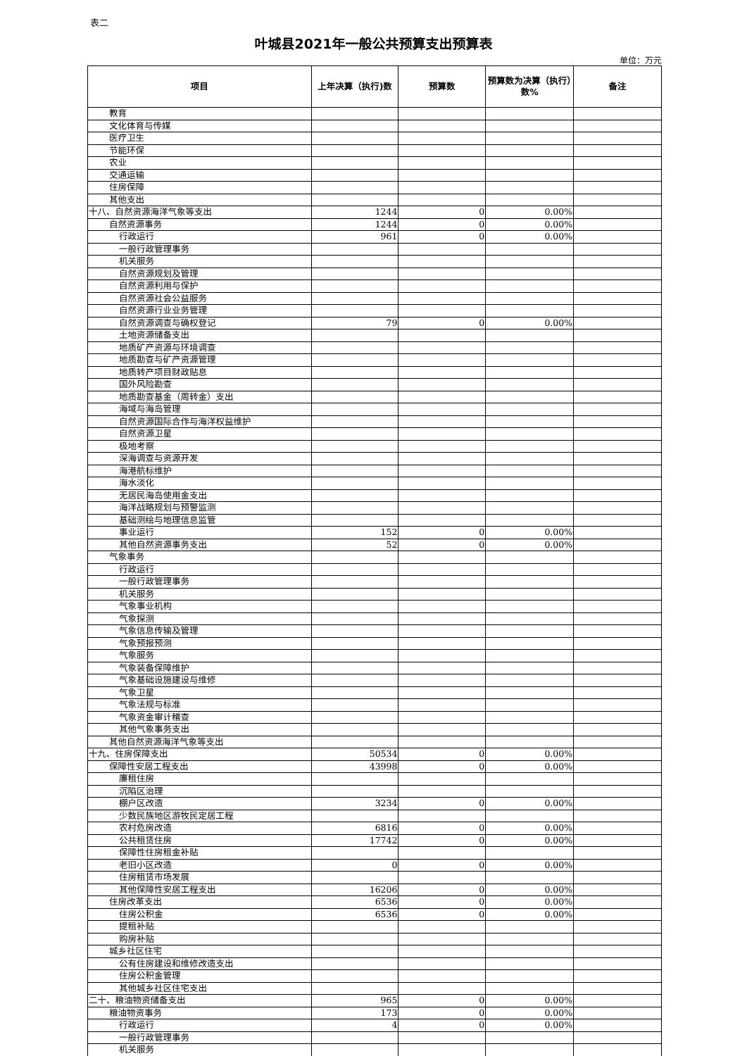表二
叶城县2021年一般公共预算支出预算表
单位：万元
| 项目 | 上年决算（执行)数 | 预算数 | 预算数为决算（执行）数% | 备注 |
| --- | --- | --- | --- | --- |
| 教育 | | | | |
| 文化体育与传媒 | | | | |
| 医疗卫生 | | | | |
| 节能环保 | | | | |
| 农业 | | | | |
| 交通运输 | | | | |
| 住房保障 | | | | |
| 其他支出 | | | | |
| 十八、自然资源海洋气象等支出 | 1244 | 0 | 0.00% | |
| 自然资源事务 | 1244 | 0 | 0.00% | |
| 行政运行 | 961 | 0 | 0.00% | |
| 一般行政管理事务 | | | | |
| 机关服务 | | | | |
| 自然资源规划及管理 | | | | |
| 自然资源利用与保护 | | | | |
| 自然资源社会公益服务 | | | | |
| 自然资源行业业务管理 | | | | |
| 自然资源调查与确权登记 | 79 | 0 | 0.00% | |
| 土地资源储备支出 | | | | |
| 地质矿产资源与环境调查 | | | | |
| 地质勘查与矿产资源管理 | | | | |
| 地质转产项目财政贴息 | | | | |
| 国外风险勘查 | | | | |
| 地质勘查基金（周转金）支出 | | | | |
| 海域与海岛管理 | | | | |
| 自然资源国际合作与海洋权益维护 | | | | |
| 自然资源卫星 | | | | |
| 极地考察 | | | | |
| 深海调查与资源开发 | | | | |
| 海港航标维护 | | | | |
| 海水淡化 | | | | |
| 无居民海岛使用金支出 | | | | |
| 海洋战略规划与预警监测 | | | | |
| 基础测绘与地理信息监管 | | | | |
| 事业运行 | 152 | 0 | 0.00% | |
| 其他自然资源事务支出 | 52 | 0 | 0.00% | |
| 气象事务 | | | | |
| 行政运行 | | | | |
| 一般行政管理事务 | | | | |
| 机关服务 | | | | |
| 气象事业机构 | | | | |
| 气象探测 | | | | |
| 气象信息传输及管理 | | | | |
| 气象预报预测 | | | | |
| 气象服务 | | | | |
| 气象装备保障维护 | | | | |
| 气象基础设施建设与维修 | | | | |
| 气象卫星 | | | | |
| 气象法规与标准 | | | | |
| 气象资金审计稽查 | | | | |
| 其他气象事务支出 | | | | |
| 其他自然资源海洋气象等支出 | | | | |
| 十九、住房保障支出 | 50534 | 0 | 0.00% | |
| 保障性安居工程支出 | 43998 | 0 | 0.00% | |
| 廉租住房 | | | | |
| 沉陷区治理 | | | | |
| 棚户区改造 | 3234 | 0 | 0.00% | |
| 少数民族地区游牧民定居工程 | | | | |
| 农村危房改造 | 6816 | 0 | 0.00% | |
| 公共租赁住房 | 17742 | 0 | 0.00% | |
| 保障性住房租金补贴 | | | | |
| 老旧小区改造 | 0 | 0 | 0.00% | |
| 住房租赁市场发展 | | | | |
| 其他保障性安居工程支出 | 16206 | 0 | 0.00% | |
| 住房改革支出 | 6536 | 0 | 0.00% | |
| 住房公积金 | 6536 | 0 | 0.00% | |
| 提租补贴 | | | | |
| 购房补贴 | | | | |
| 城乡社区住宅 | | | | |
| 公有住房建设和维修改造支出 | | | | |
| 住房公积金管理 | | | | |
| 其他城乡社区住宅支出 | | | | |
| 二十、粮油物资储备支出 | 965 | 0 | 0.00% | |
| 粮油物资事务 | 173 | 0 | 0.00% | |
| 行政运行 | 4 | 0 | 0.00% | |
| 一般行政管理事务 | | | | |
| 机关服务 | | | | |